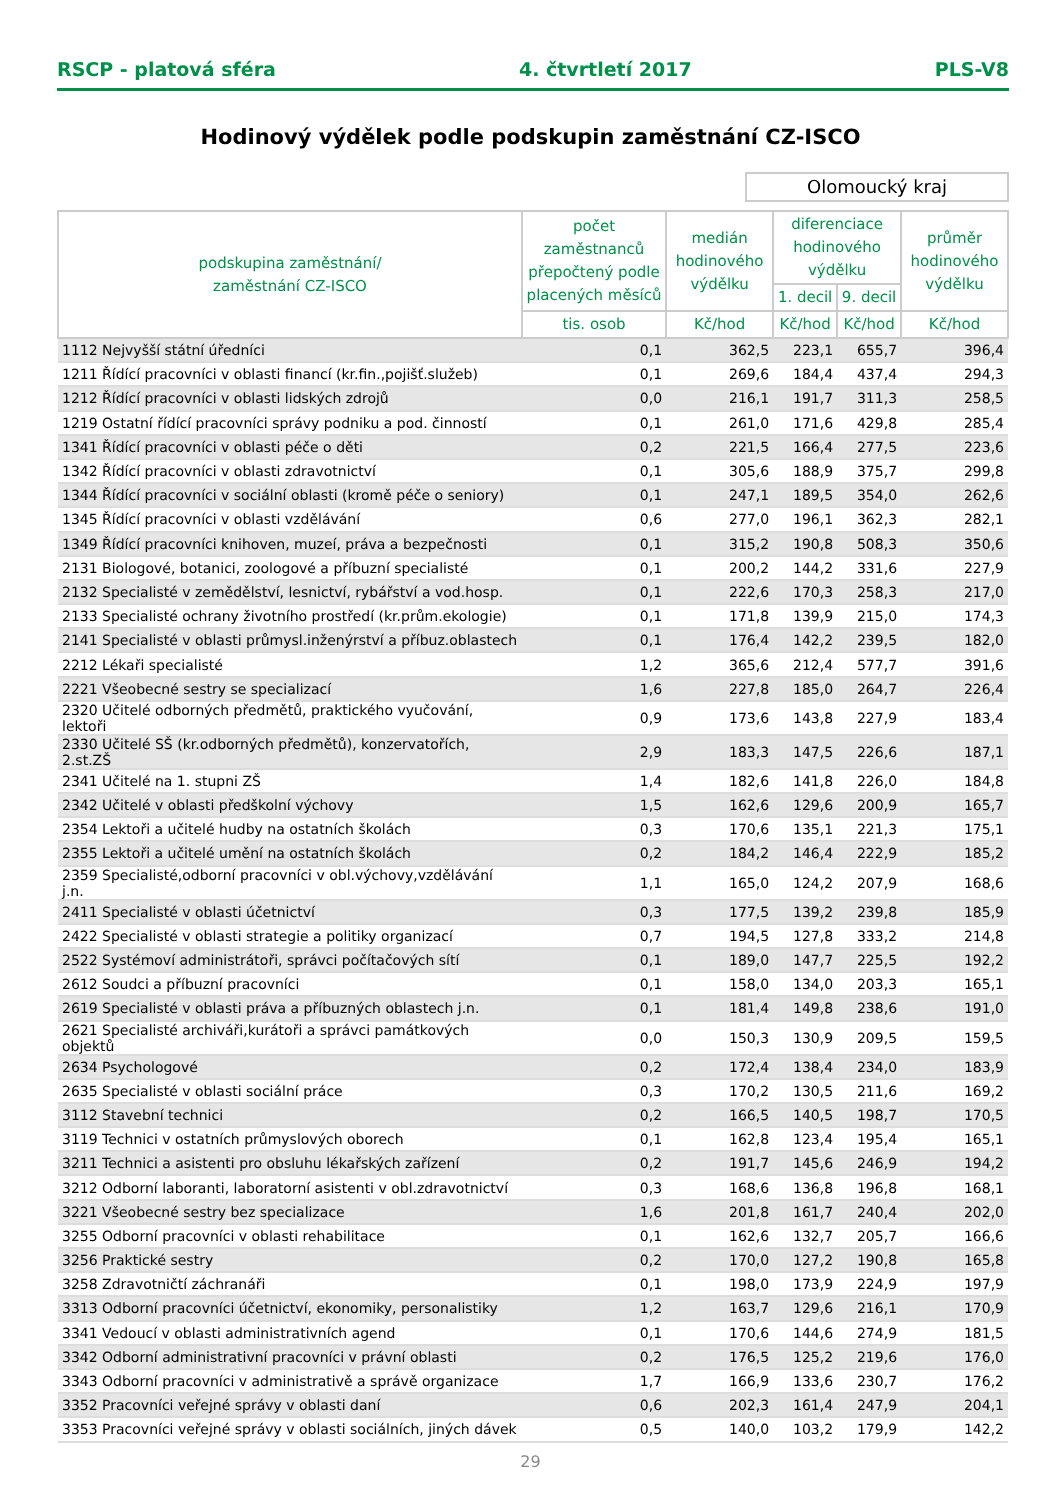RSCP - platová sféra 4. čtvrtletí 2017 PLS-V8
Hodinový výdělek podle podskupin zaměstnání CZ-ISCO
Olomoucký kraj
| podskupina zaměstnání/ zaměstnání CZ-ISCO | počet zaměstnanců přepočtený podle placených měsíců | medián hodinového výdělku | diferenciace hodinového výdělku | | průměr hodinového výdělku |
| --- | --- | --- | --- | --- | --- |
| | | | 1. decil | 9. decil | |
| | tis. osob | Kč/hod | Kč/hod | Kč/hod | Kč/hod |
| 1112 Nejvyšší státní úředníci | 0,1 | 362,5 | 223,1 | 655,7 | 396,4 |
| 1211 Řídící pracovníci v oblasti financí (kr.fin.,pojišť.služeb) | 0,1 | 269,6 | 184,4 | 437,4 | 294,3 |
| 1212 Řídící pracovníci v oblasti lidských zdrojů | 0,0 | 216,1 | 191,7 | 311,3 | 258,5 |
| 1219 Ostatní řídící pracovníci správy podniku a pod. činností | 0,1 | 261,0 | 171,6 | 429,8 | 285,4 |
| 1341 Řídící pracovníci v oblasti péče o děti | 0,2 | 221,5 | 166,4 | 277,5 | 223,6 |
| 1342 Řídící pracovníci v oblasti zdravotnictví | 0,1 | 305,6 | 188,9 | 375,7 | 299,8 |
| 1344 Řídící pracovníci v sociální oblasti (kromě péče o seniory) | 0,1 | 247,1 | 189,5 | 354,0 | 262,6 |
| 1345 Řídící pracovníci v oblasti vzdělávání | 0,6 | 277,0 | 196,1 | 362,3 | 282,1 |
| 1349 Řídící pracovníci knihoven, muzeí, práva a bezpečnosti | 0,1 | 315,2 | 190,8 | 508,3 | 350,6 |
| 2131 Biologové, botanici, zoologové a příbuzní specialisté | 0,1 | 200,2 | 144,2 | 331,6 | 227,9 |
| 2132 Specialisté v zemědělství, lesnictví, rybářství a vod.hosp. | 0,1 | 222,6 | 170,3 | 258,3 | 217,0 |
| 2133 Specialisté ochrany životního prostředí (kr.prům.ekologie) | 0,1 | 171,8 | 139,9 | 215,0 | 174,3 |
| 2141 Specialisté v oblasti průmysl.inženýrství a příbuz.oblastech | 0,1 | 176,4 | 142,2 | 239,5 | 182,0 |
| 2212 Lékaři specialisté | 1,2 | 365,6 | 212,4 | 577,7 | 391,6 |
| 2221 Všeobecné sestry se specializací | 1,6 | 227,8 | 185,0 | 264,7 | 226,4 |
| 2320 Učitelé odborných předmětů, praktického vyučování, lektoři | 0,9 | 173,6 | 143,8 | 227,9 | 183,4 |
| 2330 Učitelé SŠ (kr.odborných předmětů), konzervatořích, 2.st.ZŠ | 2,9 | 183,3 | 147,5 | 226,6 | 187,1 |
| 2341 Učitelé na 1. stupni ZŠ | 1,4 | 182,6 | 141,8 | 226,0 | 184,8 |
| 2342 Učitelé v oblasti předškolní výchovy | 1,5 | 162,6 | 129,6 | 200,9 | 165,7 |
| 2354 Lektoři a učitelé hudby na ostatních školách | 0,3 | 170,6 | 135,1 | 221,3 | 175,1 |
| 2355 Lektoři a učitelé umění na ostatních školách | 0,2 | 184,2 | 146,4 | 222,9 | 185,2 |
| 2359 Specialisté,odborní pracovníci v obl.výchovy,vzdělávání j.n. | 1,1 | 165,0 | 124,2 | 207,9 | 168,6 |
| 2411 Specialisté v oblasti účetnictví | 0,3 | 177,5 | 139,2 | 239,8 | 185,9 |
| 2422 Specialisté v oblasti strategie a politiky organizací | 0,7 | 194,5 | 127,8 | 333,2 | 214,8 |
| 2522 Systémoví administrátoři, správci počítačových sítí | 0,1 | 189,0 | 147,7 | 225,5 | 192,2 |
| 2612 Soudci a příbuzní pracovníci | 0,1 | 158,0 | 134,0 | 203,3 | 165,1 |
| 2619 Specialisté v oblasti práva a příbuzných oblastech j.n. | 0,1 | 181,4 | 149,8 | 238,6 | 191,0 |
| 2621 Specialisté archiváři,kurátoři a správci památkových objektů | 0,0 | 150,3 | 130,9 | 209,5 | 159,5 |
| 2634 Psychologové | 0,2 | 172,4 | 138,4 | 234,0 | 183,9 |
| 2635 Specialisté v oblasti sociální práce | 0,3 | 170,2 | 130,5 | 211,6 | 169,2 |
| 3112 Stavební technici | 0,2 | 166,5 | 140,5 | 198,7 | 170,5 |
| 3119 Technici v ostatních průmyslových oborech | 0,1 | 162,8 | 123,4 | 195,4 | 165,1 |
| 3211 Technici a asistenti pro obsluhu lékařských zařízení | 0,2 | 191,7 | 145,6 | 246,9 | 194,2 |
| 3212 Odborní laboranti, laboratorní asistenti v obl.zdravotnictví | 0,3 | 168,6 | 136,8 | 196,8 | 168,1 |
| 3221 Všeobecné sestry bez specializace | 1,6 | 201,8 | 161,7 | 240,4 | 202,0 |
| 3255 Odborní pracovníci v oblasti rehabilitace | 0,1 | 162,6 | 132,7 | 205,7 | 166,6 |
| 3256 Praktické sestry | 0,2 | 170,0 | 127,2 | 190,8 | 165,8 |
| 3258 Zdravotničtí záchranáři | 0,1 | 198,0 | 173,9 | 224,9 | 197,9 |
| 3313 Odborní pracovníci účetnictví, ekonomiky, personalistiky | 1,2 | 163,7 | 129,6 | 216,1 | 170,9 |
| 3341 Vedoucí v oblasti administrativních agend | 0,1 | 170,6 | 144,6 | 274,9 | 181,5 |
| 3342 Odborní administrativní pracovníci v právní oblasti | 0,2 | 176,5 | 125,2 | 219,6 | 176,0 |
| 3343 Odborní pracovníci v administrativě a správě organizace | 1,7 | 166,9 | 133,6 | 230,7 | 176,2 |
| 3352 Pracovníci veřejné správy v oblasti daní | 0,6 | 202,3 | 161,4 | 247,9 | 204,1 |
| 3353 Pracovníci veřejné správy v oblasti sociálních, jiných dávek | 0,5 | 140,0 | 103,2 | 179,9 | 142,2 |
29